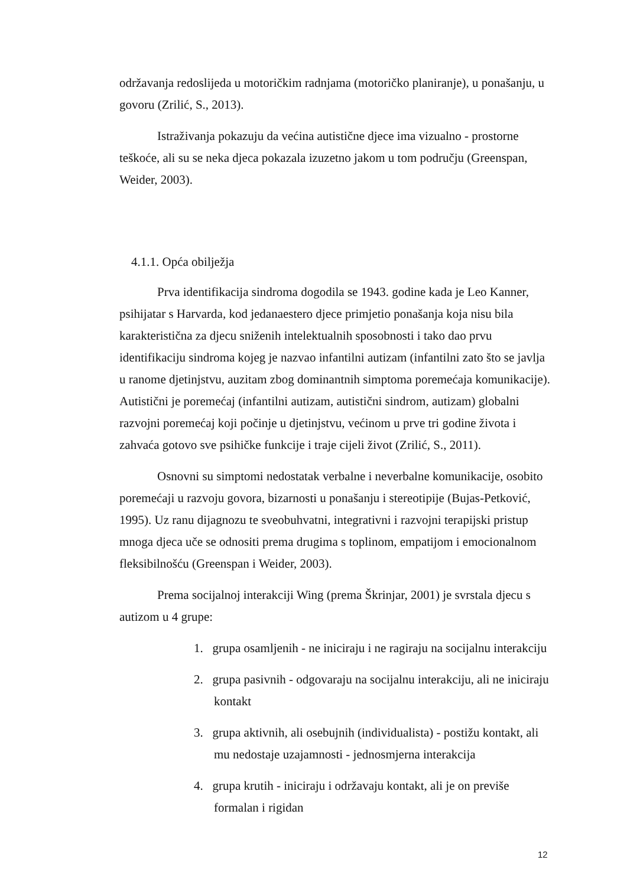održavanja redoslijeda u motoričkim radnjama (motoričko planiranje), u ponašanju, u govoru (Zrilić, S., 2013).
Istraživanja pokazuju da većina autistične djece ima vizualno - prostorne teškoće, ali su se neka djeca pokazala izuzetno jakom u tom području (Greenspan, Weider, 2003).
4.1.1. Opća obilježja
Prva identifikacija sindroma dogodila se 1943. godine kada je Leo Kanner, psihijatar s Harvarda, kod jedanaestero djece primjetio ponašanja koja nisu bila karakteristična za djecu sniženih intelektualnih sposobnosti i tako dao prvu identifikaciju sindroma kojeg je nazvao infantilni autizam (infantilni zato što se javlja u ranome djetinjstvu, auzitam zbog dominantnih simptoma poremećaja komunikacije). Autistični je poremećaj (infantilni autizam, autistični sindrom, autizam) globalni razvojni poremećaj koji počinje u djetinjstvu, većinom u prve tri godine života i zahvaća gotovo sve psihičke funkcije i traje cijeli život (Zrilić, S., 2011).
Osnovni su simptomi nedostatak verbalne i neverbalne komunikacije, osobito poremećaji u razvoju govora, bizarnosti u ponašanju i stereotipije (Bujas-Petković, 1995). Uz ranu dijagnozu te sveobuhvatni, integrativni i razvojni terapijski pristup mnoga djeca uče se odnositi prema drugima s toplinom, empatijom i emocionalnom fleksibilnošću (Greenspan i Weider, 2003).
Prema socijalnoj interakciji Wing (prema Škrinjar, 2001) je svrstala djecu s autizom u 4 grupe:
1. grupa osamljenih - ne iniciraju i ne ragiraju na socijalnu interakciju
2. grupa pasivnih - odgovaraju na socijalnu interakciju, ali ne iniciraju kontakt
3. grupa aktivnih, ali osebujnih (individualista) - postižu kontakt, ali mu nedostaje uzajamnosti - jednosmjerna interakcija
4. grupa krutih - iniciraju i održavaju kontakt, ali je on previše formalan i rigidan
12